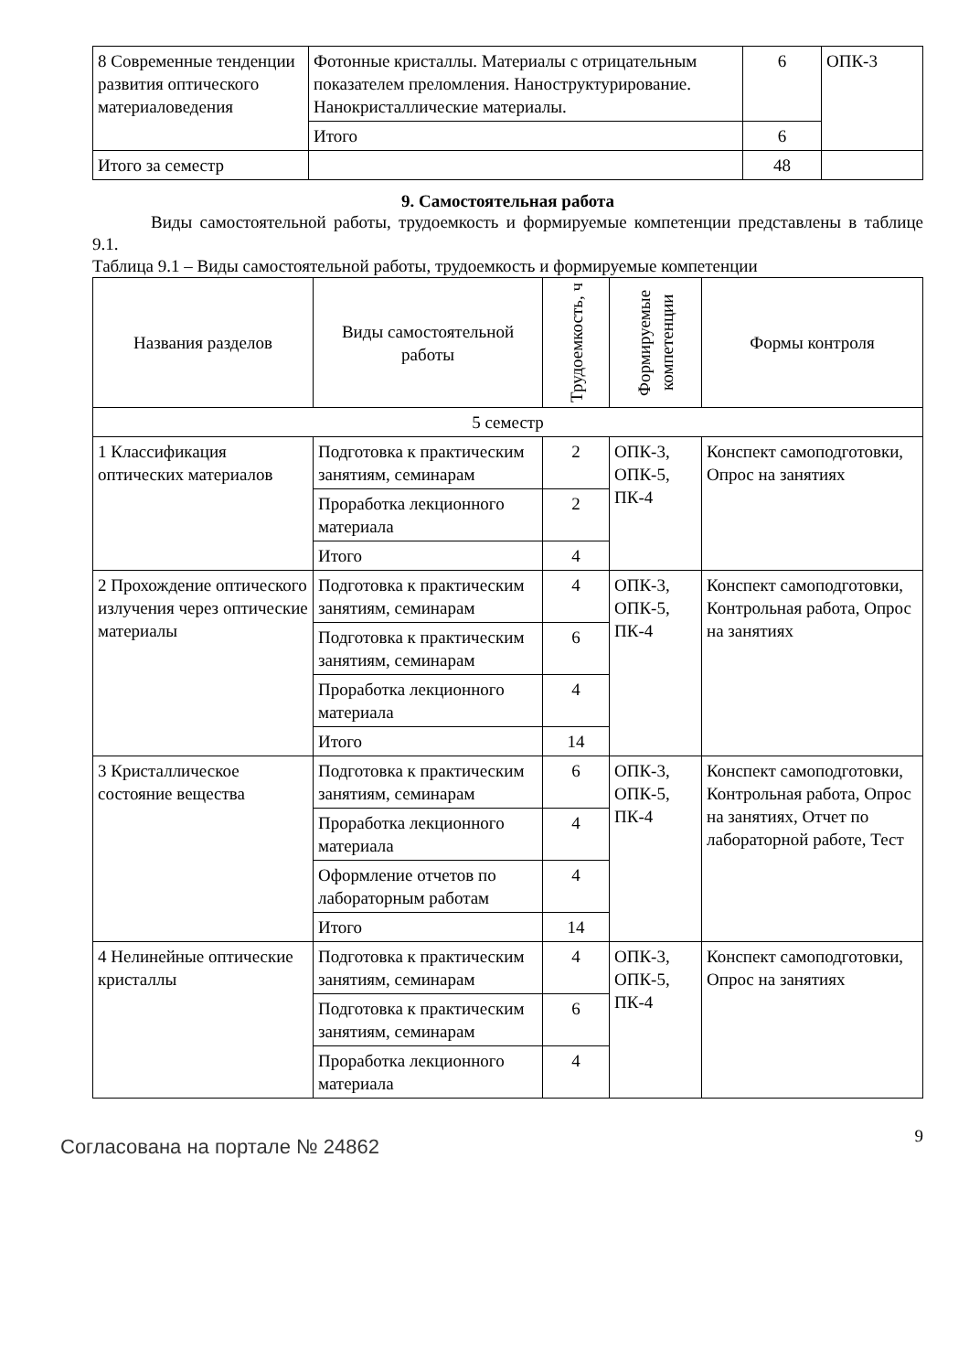| 8 Современные тенденции развития оптического материаловедения | Фотонные кристаллы. Материалы с отрицательным показателем преломления. Наноструктурирование. Нанокристаллические материалы. | 6 | ОПК-3 |
| | Итого | 6 | |
| Итого за семестр | | 48 | |
9. Самостоятельная работа
Виды самостоятельной работы, трудоемкость и формируемые компетенции представлены в таблице 9.1.
Таблица 9.1 – Виды самостоятельной работы, трудоемкость и формируемые компетенции
| Названия разделов | Виды самостоятельной работы | Трудоемкость, ч | Формируемые компетенции | Формы контроля |
| --- | --- | --- | --- | --- |
| 5 семестр | | | | |
| 1 Классификация оптических материалов | Подготовка к практическим занятиям, семинарам | 2 | ОПК-3, ОПК-5, ПК-4 | Конспект самоподготовки, Опрос на занятиях |
| | Проработка лекционного материала | 2 | | |
| | Итого | 4 | | |
| 2 Прохождение оптического излучения через оптические материалы | Подготовка к практическим занятиям, семинарам | 4 | ОПК-3, ОПК-5, ПК-4 | Конспект самоподготовки, Контрольная работа, Опрос на занятиях |
| | Подготовка к практическим занятиям, семинарам | 6 | | |
| | Проработка лекционного материала | 4 | | |
| | Итого | 14 | | |
| 3 Кристаллическое состояние вещества | Подготовка к практическим занятиям, семинарам | 6 | ОПК-3, ОПК-5, ПК-4 | Конспект самоподготовки, Контрольная работа, Опрос на занятиях, Отчет по лабораторной работе, Тест |
| | Проработка лекционного материала | 4 | | |
| | Оформление отчетов по лабораторным работам | 4 | | |
| | Итого | 14 | | |
| 4 Нелинейные оптические кристаллы | Подготовка к практическим занятиям, семинарам | 4 | ОПК-3, ОПК-5, ПК-4 | Конспект самоподготовки, Опрос на занятиях |
| | Подготовка к практическим занятиям, семинарам | 6 | | |
| | Проработка лекционного материала | 4 | | |
Согласована на портале № 24862
9